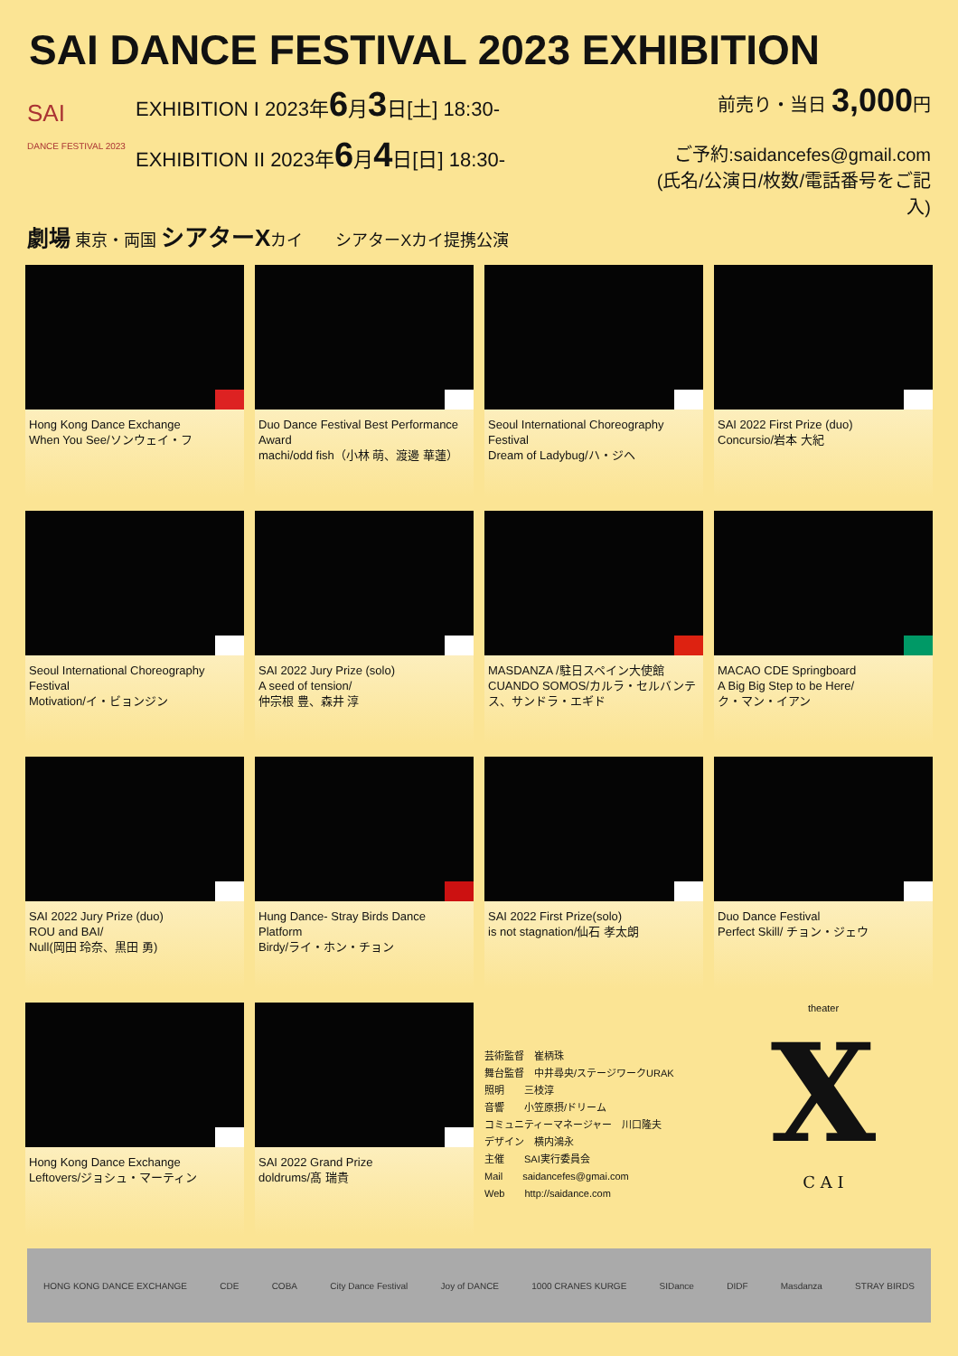SAI DANCE FESTIVAL 2023 EXHIBITION
SAI
DANCE FESTIVAL 2023
EXHIBITION I 2023年6月3日[土] 18:30-
EXHIBITION II 2023年6月4日[日] 18:30-
前売り・当日 3,000円
ご予約:saidancefes@gmail.com
(氏名/公演日/枚数/電話番号をご記入)
劇場 東京・両国 シアターXカイ　　シアターXカイ提携公演
Hong Kong Dance Exchange
When You See/ソンウェイ・フ
Duo Dance Festival Best Performance Award
machi/odd fish（小林 萌、渡邊 華蓮）
Seoul International Choreography Festival
Dream of Ladybug/ハ・ジヘ
SAI 2022 First Prize (duo)
Concursio/岩本 大紀
Seoul International Choreography Festival
Motivation/イ・ビョンジン
SAI 2022 Jury Prize (solo)
A seed of tension/
仲宗根 豊、森井 淳
MASDANZA /駐日スペイン大使館
CUANDO SOMOS/カルラ・セルバンテス、サンドラ・エギド
MACAO CDE Springboard
A Big Big Step to be Here/
ク・マン・イアン
SAI 2022 Jury Prize (duo)
ROU and BAI/
Null(岡田 玲奈、黒田 勇)
Hung Dance- Stray Birds Dance Platform
Birdy/ライ・ホン・チョン
SAI 2022 First Prize(solo)
is not stagnation/仙石 孝太朗
Duo Dance Festival
Perfect Skill/ チョン・ジェウ
Hong Kong Dance Exchange
Leftovers/ジョシュ・マーティン
SAI 2022 Grand Prize
doldrums/髙 瑞貴
芸術監督　崔柄珠
舞台監督　中井尋央/ステージワークURAK
照明　　三枝淳
音響　　小笠原摂/ドリーム
コミュニティーマネージャー　川口隆夫
デザイン　横内鴻永
主催　　SAI実行委員会
Mail　　saidancefes@gmai.com
Web　　http://saidance.com
theater
X
C A I
HONG KONG DANCE EXCHANGE CDE COBA City Dance Festival Joy of DANCE 1000 CRANES KURGE SIDance DIDF Masdanza STRAY BIRDS